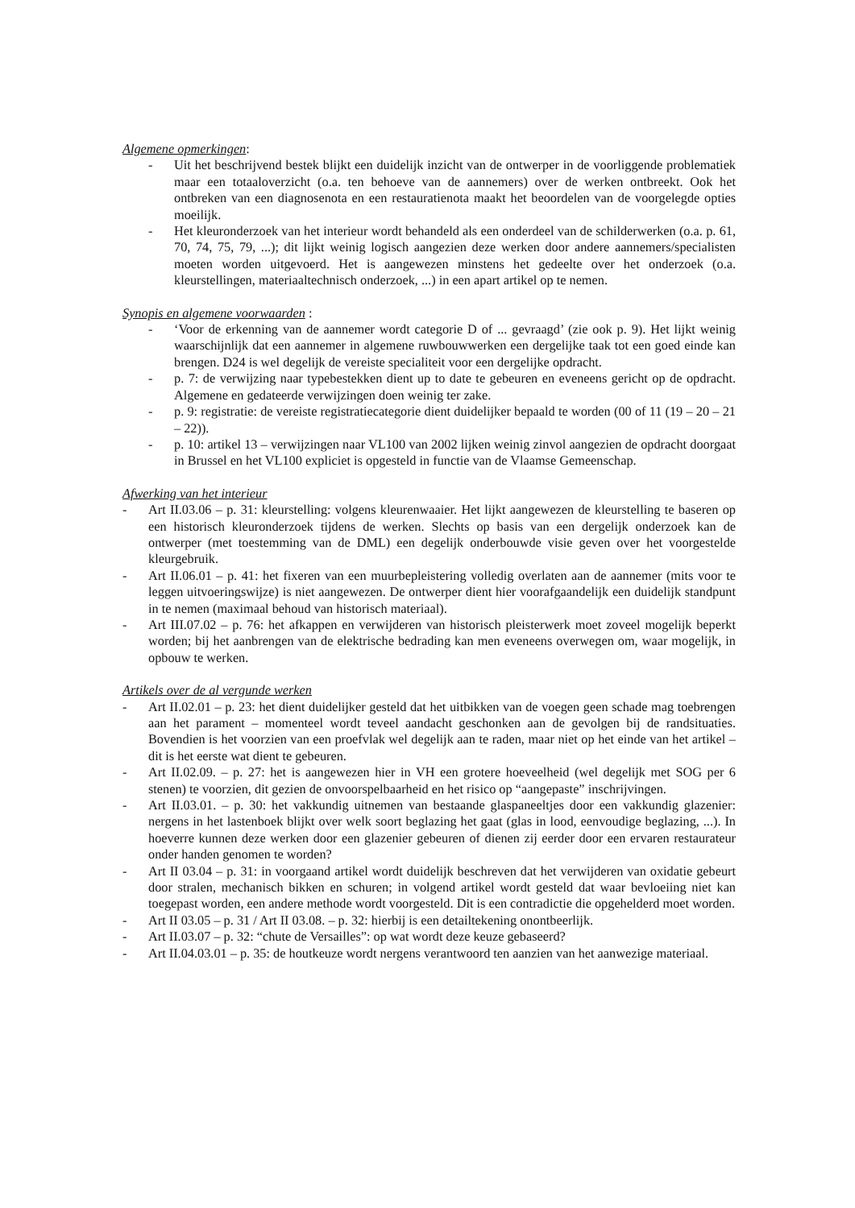Algemene opmerkingen:
- Uit het beschrijvend bestek blijkt een duidelijk inzicht van de ontwerper in de voorliggende problematiek maar een totaaloverzicht (o.a. ten behoeve van de aannemers) over de werken ontbreekt. Ook het ontbreken van een diagnosenota en een restauratienota maakt het beoordelen van de voorgelegde opties moeilijk.
- Het kleuronderzoek van het interieur wordt behandeld als een onderdeel van de schilderwerken (o.a. p. 61, 70, 74, 75, 79, ...); dit lijkt weinig logisch aangezien deze werken door andere aannemers/specialisten moeten worden uitgevoerd. Het is aangewezen minstens het gedeelte over het onderzoek (o.a. kleurstellingen, materiaaltechnisch onderzoek, ...) in een apart artikel op te nemen.
Synopis en algemene voorwaarden :
- ‘Voor de erkenning van de aannemer wordt categorie D of ... gevraagd’ (zie ook p. 9). Het lijkt weinig waarschijnlijk dat een aannemer in algemene ruwbouwwerken een dergelijke taak tot een goed einde kan brengen. D24 is wel degelijk de vereiste specialiteit voor een dergelijke opdracht.
- p. 7: de verwijzing naar typebestekken dient up to date te gebeuren en eveneens gericht op de opdracht. Algemene en gedateerde verwijzingen doen weinig ter zake.
- p. 9: registratie: de vereiste registratiecategorie dient duidelijker bepaald te worden (00 of 11 (19 – 20 – 21 – 22)).
- p. 10: artikel 13 – verwijzingen naar VL100 van 2002 lijken weinig zinvol aangezien de opdracht doorgaat in Brussel en het VL100 expliciet is opgesteld in functie van de Vlaamse Gemeenschap.
Afwerking van het interieur
- Art II.03.06 – p. 31: kleurstelling: volgens kleurenwaaier. Het lijkt aangewezen de kleurstelling te baseren op een historisch kleuronderzoek tijdens de werken. Slechts op basis van een dergelijk onderzoek kan de ontwerper (met toestemming van de DML) een degelijk onderbouwde visie geven over het voorgestelde kleurgebruik.
- Art II.06.01 – p. 41: het fixeren van een muurbepleistering volledig overlaten aan de aannemer (mits voor te leggen uitvoeringswijze) is niet aangewezen. De ontwerper dient hier voorafgaandelijk een duidelijk standpunt in te nemen (maximaal behoud van historisch materiaal).
- Art III.07.02 – p. 76: het afkappen en verwijderen van historisch pleisterwerk moet zoveel mogelijk beperkt worden; bij het aanbrengen van de elektrische bedrading kan men eveneens overwegen om, waar mogelijk, in opbouw te werken.
Artikels over de al vergunde werken
- Art II.02.01 – p. 23: het dient duidelijker gesteld dat het uitbikken van de voegen geen schade mag toebrengen aan het parament – momenteel wordt teveel aandacht geschonken aan de gevolgen bij de randsituaties. Bovendien is het voorzien van een proefvlak wel degelijk aan te raden, maar niet op het einde van het artikel – dit is het eerste wat dient te gebeuren.
- Art II.02.09. – p. 27: het is aangewezen hier in VH een grotere hoeveelheid (wel degelijk met SOG per 6 stenen) te voorzien, dit gezien de onvoorspelbaarheid en het risico op “aangepaste” inschrijvingen.
- Art II.03.01. – p. 30: het vakkundig uitnemen van bestaande glaspaneeltjes door een vakkundig glazenier: nergens in het lastenboek blijkt over welk soort beglazing het gaat (glas in lood, eenvoudige beglazing, ...). In hoeverre kunnen deze werken door een glazenier gebeuren of dienen zij eerder door een ervaren restaurateur onder handen genomen te worden?
- Art II 03.04 – p. 31: in voorgaand artikel wordt duidelijk beschreven dat het verwijderen van oxidatie gebeurt door stralen, mechanisch bikken en schuren; in volgend artikel wordt gesteld dat waar bevloeiing niet kan toegepast worden, een andere methode wordt voorgesteld. Dit is een contradictie die opgehelderd moet worden.
- Art II 03.05 – p. 31 / Art II 03.08. – p. 32: hierbij is een detailtekening onontbeerlijk.
- Art II.03.07 – p. 32: “chute de Versailles”: op wat wordt deze keuze gebaseerd?
- Art II.04.03.01 – p. 35: de houtkeuze wordt nergens verantwoord ten aanzien van het aanwezige materiaal.